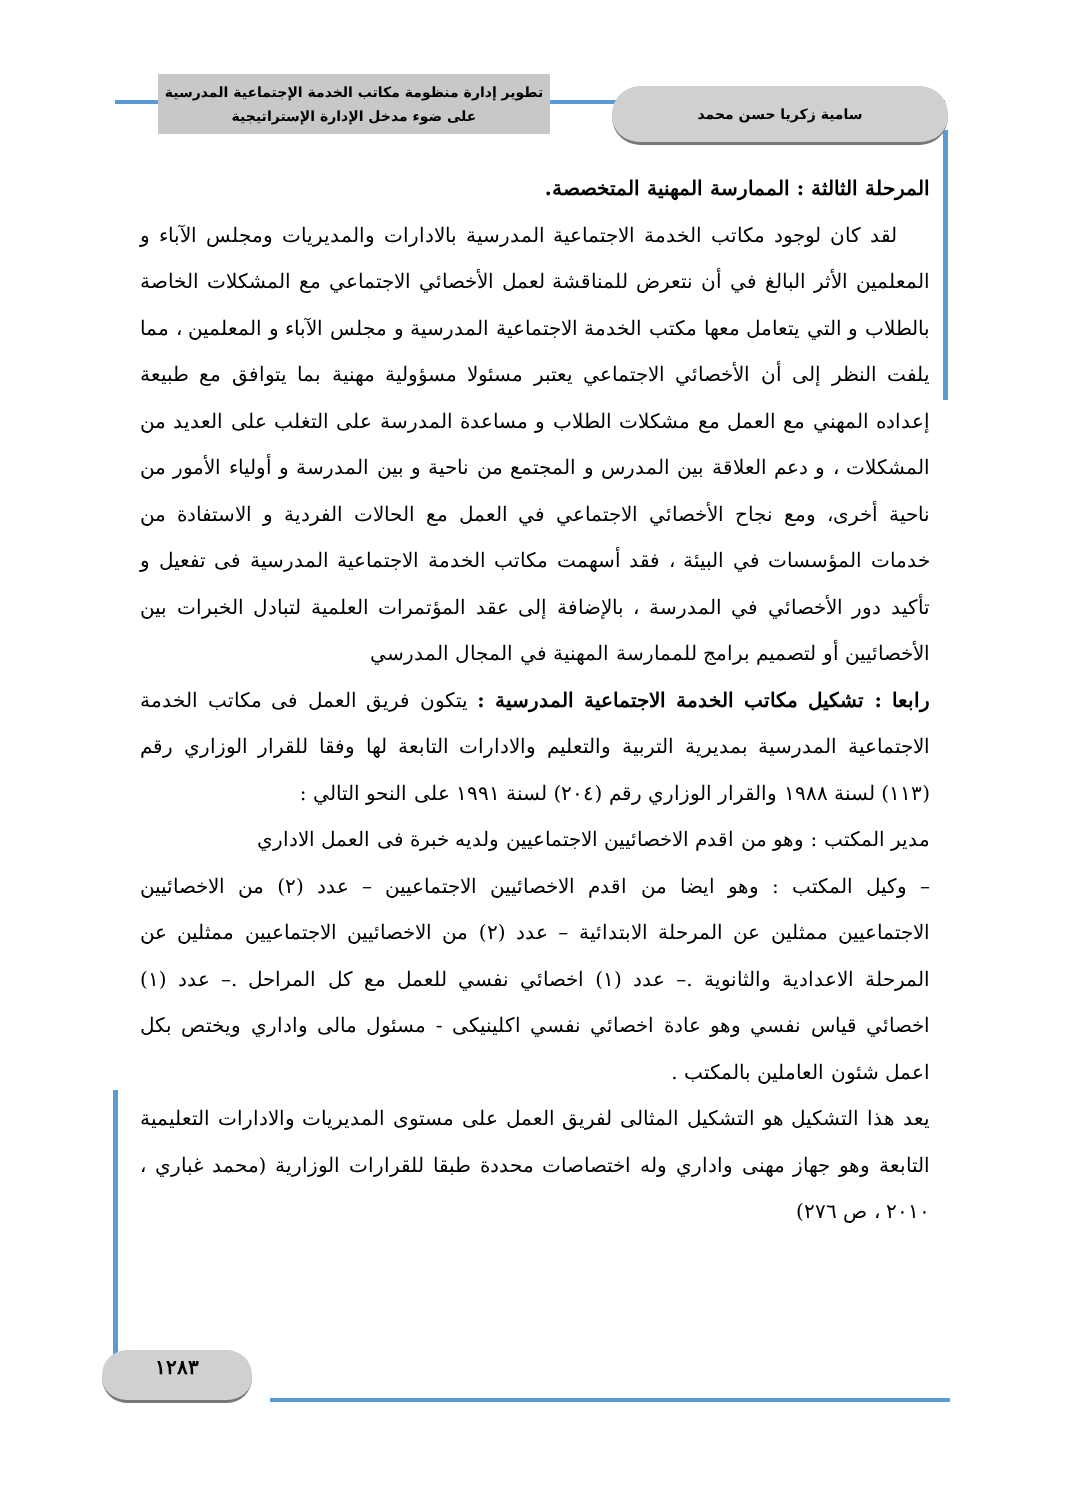تطوير إدارة منظومة مكاتب الخدمة الإجتماعية المدرسية
على ضوء مدخل الإدارة الإستراتيجية
سامية زكريا حسن محمد
المرحلة الثالثة : الممارسة المهنية المتخصصة.
لقد كان لوجود مكاتب الخدمة الاجتماعية المدرسية بالادارات والمديريات ومجلس الآباء و المعلمين الأثر البالغ في أن نتعرض للمناقشة لعمل الأخصائي الاجتماعي مع المشكلات الخاصة بالطلاب و التي يتعامل معها مكتب الخدمة الاجتماعية المدرسية و مجلس الآباء و المعلمين ، مما يلفت النظر إلى أن الأخصائي الاجتماعي يعتبر مسئولا مسؤولية مهنية بما يتوافق مع طبيعة إعداده المهني مع العمل مع مشكلات الطلاب و مساعدة المدرسة على التغلب على العديد من المشكلات ، و دعم العلاقة بين المدرس و المجتمع من ناحية و بين المدرسة و أولياء الأمور من ناحية أخرى، ومع نجاح الأخصائي الاجتماعي في العمل مع الحالات الفردية و الاستفادة من خدمات المؤسسات في البيئة ، فقد أسهمت مكاتب الخدمة الاجتماعية المدرسية فى تفعيل و تأكيد دور الأخصائي في المدرسة ، بالإضافة إلى عقد المؤتمرات العلمية لتبادل الخبرات بين الأخصائيين أو لتصميم برامج للممارسة المهنية في المجال المدرسي
رابعا : تشكيل مكاتب الخدمة الاجتماعية المدرسية : يتكون فريق العمل فى مكاتب الخدمة الاجتماعية المدرسية بمديرية التربية والتعليم والادارات التابعة لها وفقا للقرار الوزاري رقم (١١٣) لسنة ١٩٨٨ والقرار الوزاري رقم (٢٠٤) لسنة ١٩٩١ على النحو التالي :
مدير المكتب : وهو من اقدم الاخصائيين الاجتماعيين ولديه خبرة فى العمل الاداري
– وكيل المكتب : وهو ايضا من اقدم الاخصائيين الاجتماعيين – عدد (٢) من الاخصائيين الاجتماعيين ممثلين عن المرحلة الابتدائية – عدد (٢) من الاخصائيين الاجتماعيين ممثلين عن المرحلة الاعدادية والثانوية .– عدد (١) اخصائي نفسي للعمل مع كل المراحل .– عدد (١) اخصائي قياس نفسي وهو عادة اخصائي نفسي اكلينيكى - مسئول مالى واداري ويختص بكل اعمل شئون العاملين بالمكتب .
يعد هذا التشكيل هو التشكيل المثالى لفريق العمل على مستوى المديريات والادارات التعليمية التابعة وهو جهاز مهنى واداري وله اختصاصات محددة طبقا للقرارات الوزارية (محمد غباري ، ٢٠١٠ ، ص ٢٧٦)
١٢٨٣